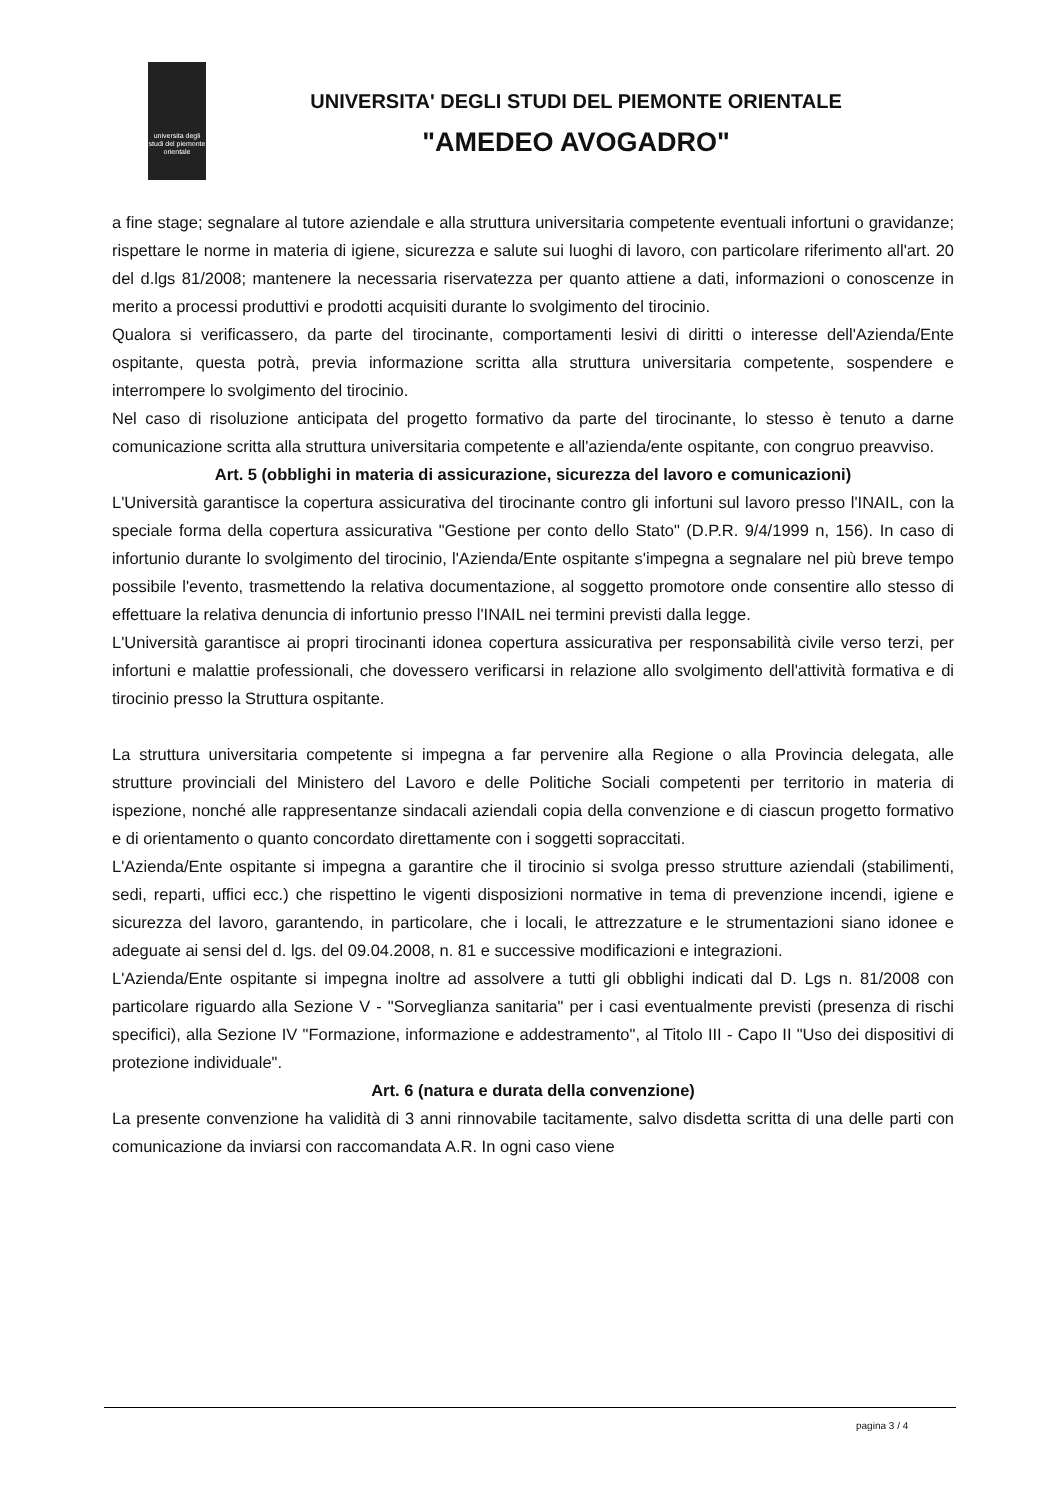universita degli studi del piemonte orientale
UNIVERSITA' DEGLI STUDI DEL PIEMONTE ORIENTALE
"AMEDEO AVOGADRO"
a fine stage; segnalare al tutore aziendale e alla struttura universitaria competente eventuali infortuni o gravidanze; rispettare le norme in materia di igiene, sicurezza e salute sui luoghi di lavoro, con particolare riferimento all'art. 20 del d.lgs 81/2008; mantenere la necessaria riservatezza per quanto attiene a dati, informazioni o conoscenze in merito a processi produttivi e prodotti acquisiti durante lo svolgimento del tirocinio.
Qualora si verificassero, da parte del tirocinante, comportamenti lesivi di diritti o interesse dell'Azienda/Ente ospitante, questa potrà, previa informazione scritta alla struttura universitaria competente, sospendere e interrompere lo svolgimento del tirocinio.
Nel caso di risoluzione anticipata del progetto formativo da parte del tirocinante, lo stesso è tenuto a darne comunicazione scritta alla struttura universitaria competente e all'azienda/ente ospitante, con congruo preavviso.
Art. 5 (obblighi in materia di assicurazione, sicurezza del lavoro e comunicazioni)
L'Università garantisce la copertura assicurativa del tirocinante contro gli infortuni sul lavoro presso l'INAIL, con la speciale forma della copertura assicurativa "Gestione per conto dello Stato" (D.P.R. 9/4/1999 n, 156). In caso di infortunio durante lo svolgimento del tirocinio, l'Azienda/Ente ospitante s'impegna a segnalare nel più breve tempo possibile l'evento, trasmettendo la relativa documentazione, al soggetto promotore onde consentire allo stesso di effettuare la relativa denuncia di infortunio presso l'INAIL nei termini previsti dalla legge.
L'Università garantisce ai propri tirocinanti idonea copertura assicurativa per responsabilità civile verso terzi, per infortuni e malattie professionali, che dovessero verificarsi in relazione allo svolgimento dell'attività formativa e di tirocinio presso la Struttura ospitante.
La struttura universitaria competente si impegna a far pervenire alla Regione o alla Provincia delegata, alle strutture provinciali del Ministero del Lavoro e delle Politiche Sociali competenti per territorio in materia di ispezione, nonché alle rappresentanze sindacali aziendali copia della convenzione e di ciascun progetto formativo e di orientamento o quanto concordato direttamente con i soggetti sopraccitati.
L'Azienda/Ente ospitante si impegna a garantire che il tirocinio si svolga presso strutture aziendali (stabilimenti, sedi, reparti, uffici ecc.) che rispettino le vigenti disposizioni normative in tema di prevenzione incendi, igiene e sicurezza del lavoro, garantendo, in particolare, che i locali, le attrezzature e le strumentazioni siano idonee e adeguate ai sensi del d. lgs. del 09.04.2008, n. 81 e successive modificazioni e integrazioni.
L'Azienda/Ente ospitante si impegna inoltre ad assolvere a tutti gli obblighi indicati dal D. Lgs n. 81/2008 con particolare riguardo alla Sezione V - "Sorveglianza sanitaria" per i casi eventualmente previsti (presenza di rischi specifici), alla Sezione IV "Formazione, informazione e addestramento", al Titolo III - Capo II "Uso dei dispositivi di protezione individuale".
Art. 6 (natura e durata della convenzione)
La presente convenzione ha validità di 3 anni rinnovabile tacitamente, salvo disdetta scritta di una delle parti con comunicazione da inviarsi con raccomandata A.R. In ogni caso viene
pagina 3 / 4